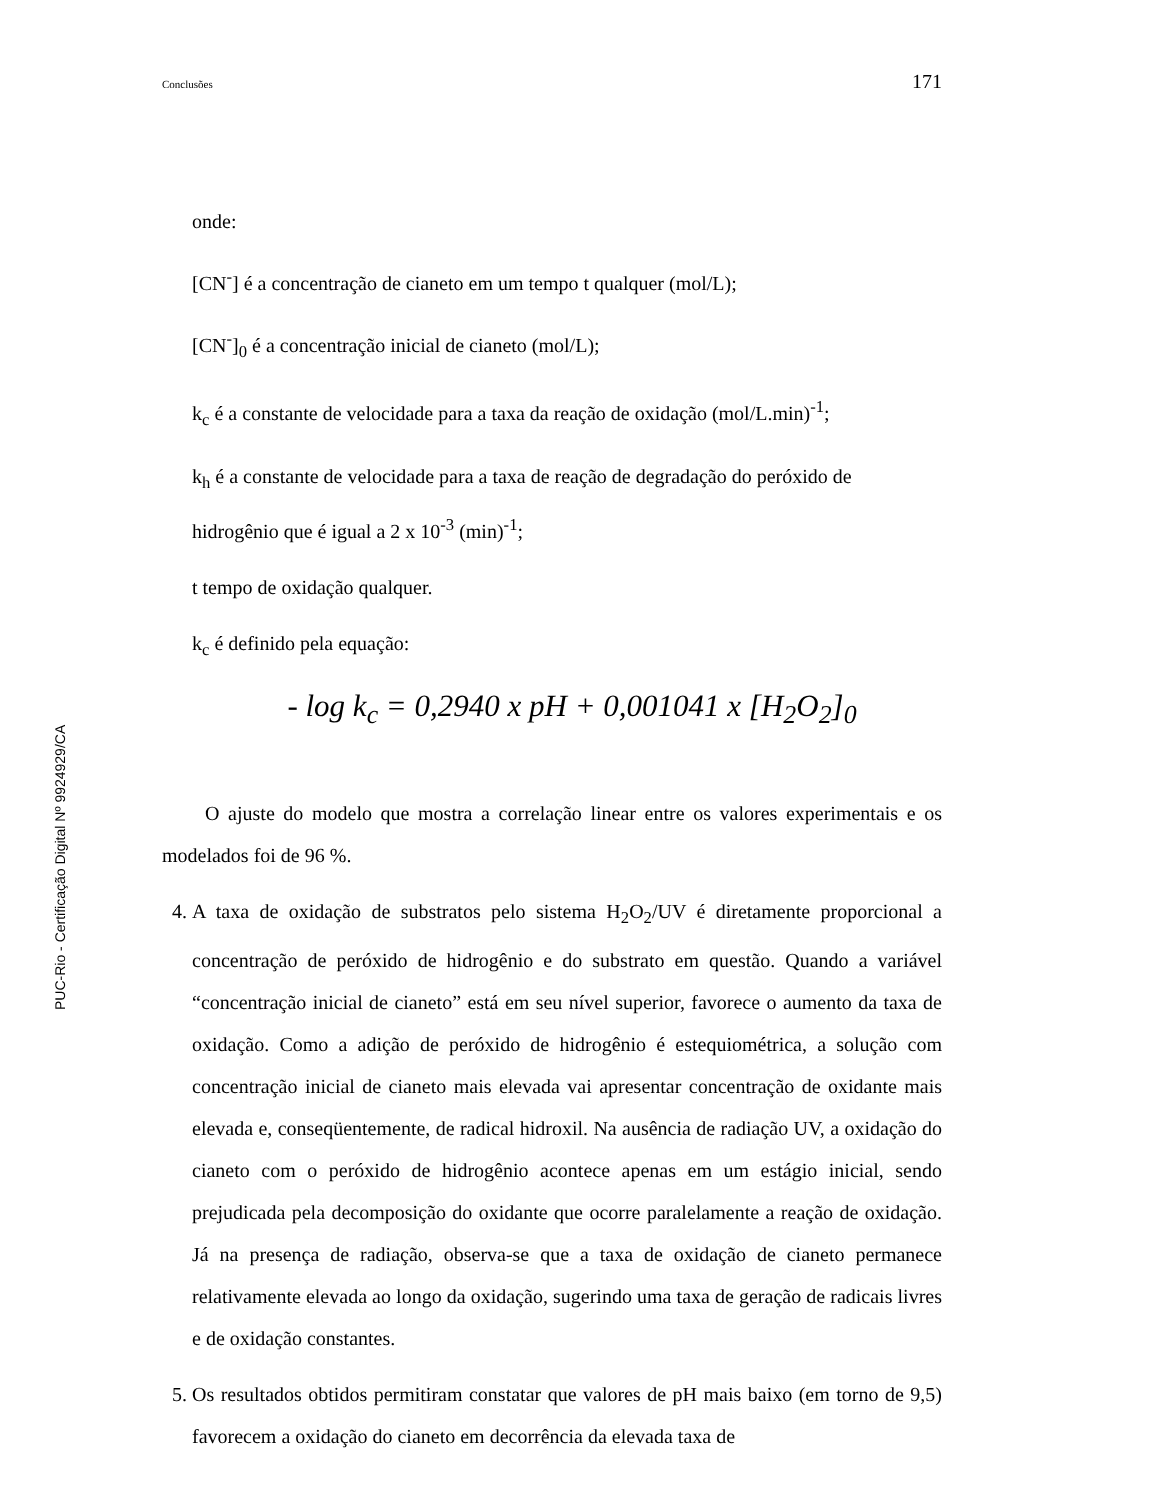Conclusões 171
PUC-Rio - Certificação Digital Nº 9924929/CA
onde:
[CN<sup>-</sup>] é a concentração de cianeto em um tempo t qualquer (mol/L);
[CN<sup>-</sup>]<sub>0</sub> é a concentração inicial de cianeto (mol/L);
k<sub>c</sub> é a constante de velocidade para a taxa da reação de oxidação (mol/L.min)<sup>-1</sup>;
k<sub>h</sub> é a constante de velocidade para a taxa de reação de degradação do peróxido de hidrogênio que é igual a 2 x 10<sup>-3</sup> (min)<sup>-1</sup>;
t tempo de oxidação qualquer.
k<sub>c</sub> é definido pela equação:
- log k<sub>c</sub> = 0,2940 x pH + 0,001041 x [H<sub>2</sub>O<sub>2</sub>]<sub>0</sub>
O ajuste do modelo que mostra a correlação linear entre os valores experimentais e os modelados foi de 96 %.
4. A taxa de oxidação de substratos pelo sistema H<sub>2</sub>O<sub>2</sub>/UV é diretamente proporcional a concentração de peróxido de hidrogênio e do substrato em questão. Quando a variável “concentração inicial de cianeto” está em seu nível superior, favorece o aumento da taxa de oxidação. Como a adição de peróxido de hidrogênio é estequiométrica, a solução com concentração inicial de cianeto mais elevada vai apresentar concentração de oxidante mais elevada e, conseqüentemente, de radical hidroxil. Na ausência de radiação UV, a oxidação do cianeto com o peróxido de hidrogênio acontece apenas em um estágio inicial, sendo prejudicada pela decomposição do oxidante que ocorre paralelamente a reação de oxidação. Já na presença de radiação, observa-se que a taxa de oxidação de cianeto permanece relativamente elevada ao longo da oxidação, sugerindo uma taxa de geração de radicais livres e de oxidação constantes.
5. Os resultados obtidos permitiram constatar que valores de pH mais baixo (em torno de 9,5) favorecem a oxidação do cianeto em decorrência da elevada taxa de